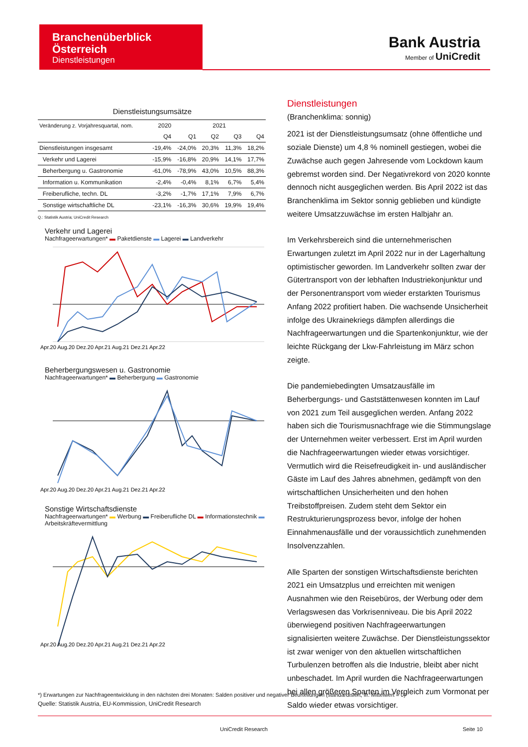Branchenüberblick
Österreich
Dienstleistungen
Bank Austria
Member of UniCredit
Dienstleistungsumsätze
| Veränderung z. Vorjahresquartal, nom. | 2020 | 2021 | | | |
| | Q4 | Q1 | Q2 | Q3 | Q4 |
| Dienstleistungen insgesamt | -19,4% | -24,0% | 20,3% | 11,3% | 18,2% |
| Verkehr und Lagerei | -15,9% | -16,8% | 20,9% | 14,1% | 17,7% |
| Beherbergung u. Gastronomie | -61,0% | -78,9% | 43,0% | 10,5% | 88,3% |
| Information u. Kommunikation | -2,4% | -0,4% | 8,1% | 6,7% | 5,4% |
| Freiberufliche, techn. DL | -3,2% | -1,7% | 17,1% | 7,9% | 6,7% |
| Sonstige wirtschaftliche DL | -23,1% | -16,3% | 30,6% | 19,9% | 19,4% |
Q.: Statistik Austria; UniCredit Research
Verkehr und Lagerei
Nachfrageerwartungen* ▬ Paketdienste ▬ Lagerei ▬ Landverkehr
Apr.20 Aug.20 Dez.20 Apr.21 Aug.21 Dez.21 Apr.22
Beherbergungswesen u. Gastronomie
Nachfrageerwartungen* ▬ Beherbergung ▬ Gastronomie
Apr.20 Aug.20 Dez.20 Apr.21 Aug.21 Dez.21 Apr.22
Sonstige Wirtschaftsdienste
Nachfrageerwartungen* ▬ Werbung ▬ Freiberufliche DL ▬ Informationstechnik ▬ Arbeitskräftevermittlung
Apr.20 Aug.20 Dez.20 Apr.21 Aug.21 Dez.21 Apr.22
Dienstleistungen
(Branchenklima: sonnig)
2021 ist der Dienstleistungsumsatz (ohne öffentliche und soziale Dienste) um 4,8 % nominell gestiegen, wobei die Zuwächse auch gegen Jahresende vom Lockdown kaum gebremst worden sind. Der Negativrekord von 2020 konnte dennoch nicht ausgeglichen werden. Bis April 2022 ist das Branchenklima im Sektor sonnig geblieben und kündigte weitere Umsatzzuwächse im ersten Halbjahr an.
Im Verkehrsbereich sind die unternehmerischen Erwartungen zuletzt im April 2022 nur in der Lagerhaltung optimistischer geworden. Im Landverkehr sollten zwar der Gütertransport von der lebhaften Industriekonjunktur und der Personentransport vom wieder erstarkten Tourismus Anfang 2022 profitiert haben. Die wachsende Unsicherheit infolge des Ukrainekriegs dämpfen allerdings die Nachfrageerwartungen und die Spartenkonjunktur, wie der leichte Rückgang der Lkw-Fahrleistung im März schon zeigte.
Die pandemiebedingten Umsatzausfälle im Beherbergungs- und Gaststättenwesen konnten im Lauf von 2021 zum Teil ausgeglichen werden. Anfang 2022 haben sich die Tourismusnachfrage wie die Stimmungslage der Unternehmen weiter verbessert. Erst im April wurden die Nachfrageerwartungen wieder etwas vorsichtiger. Vermutlich wird die Reisefreudigkeit in- und ausländischer Gäste im Lauf des Jahres abnehmen, gedämpft von den wirtschaftlichen Unsicherheiten und den hohen Treibstoffpreisen. Zudem steht dem Sektor ein Restrukturierungsprozess bevor, infolge der hohen Einnahmenausfälle und der voraussichtlich zunehmenden Insolvenzzahlen.
Alle Sparten der sonstigen Wirtschaftsdienste berichten 2021 ein Umsatzplus und erreichten mit wenigen Ausnahmen wie den Reisebüros, der Werbung oder dem Verlagswesen das Vorkrisenniveau. Die bis April 2022 überwiegend positiven Nachfrageerwartungen signalisierten weitere Zuwächse. Der Dienstleistungssektor ist zwar weniger von den aktuellen wirtschaftlichen Turbulenzen betroffen als die Industrie, bleibt aber nicht unbeschadet. Im April wurden die Nachfrageerwartungen bei allen größeren Sparten im Vergleich zum Vormonat per Saldo wieder etwas vorsichtiger.
*) Erwartungen zur Nachfrageentwicklung in den nächsten drei Monaten: Salden positiver und negativer Beurteilungen (standardisiert, lfr. Mittelwert = 0)
Quelle: Statistik Austria, EU-Kommission, UniCredit Research
UniCredit Research Seite 10